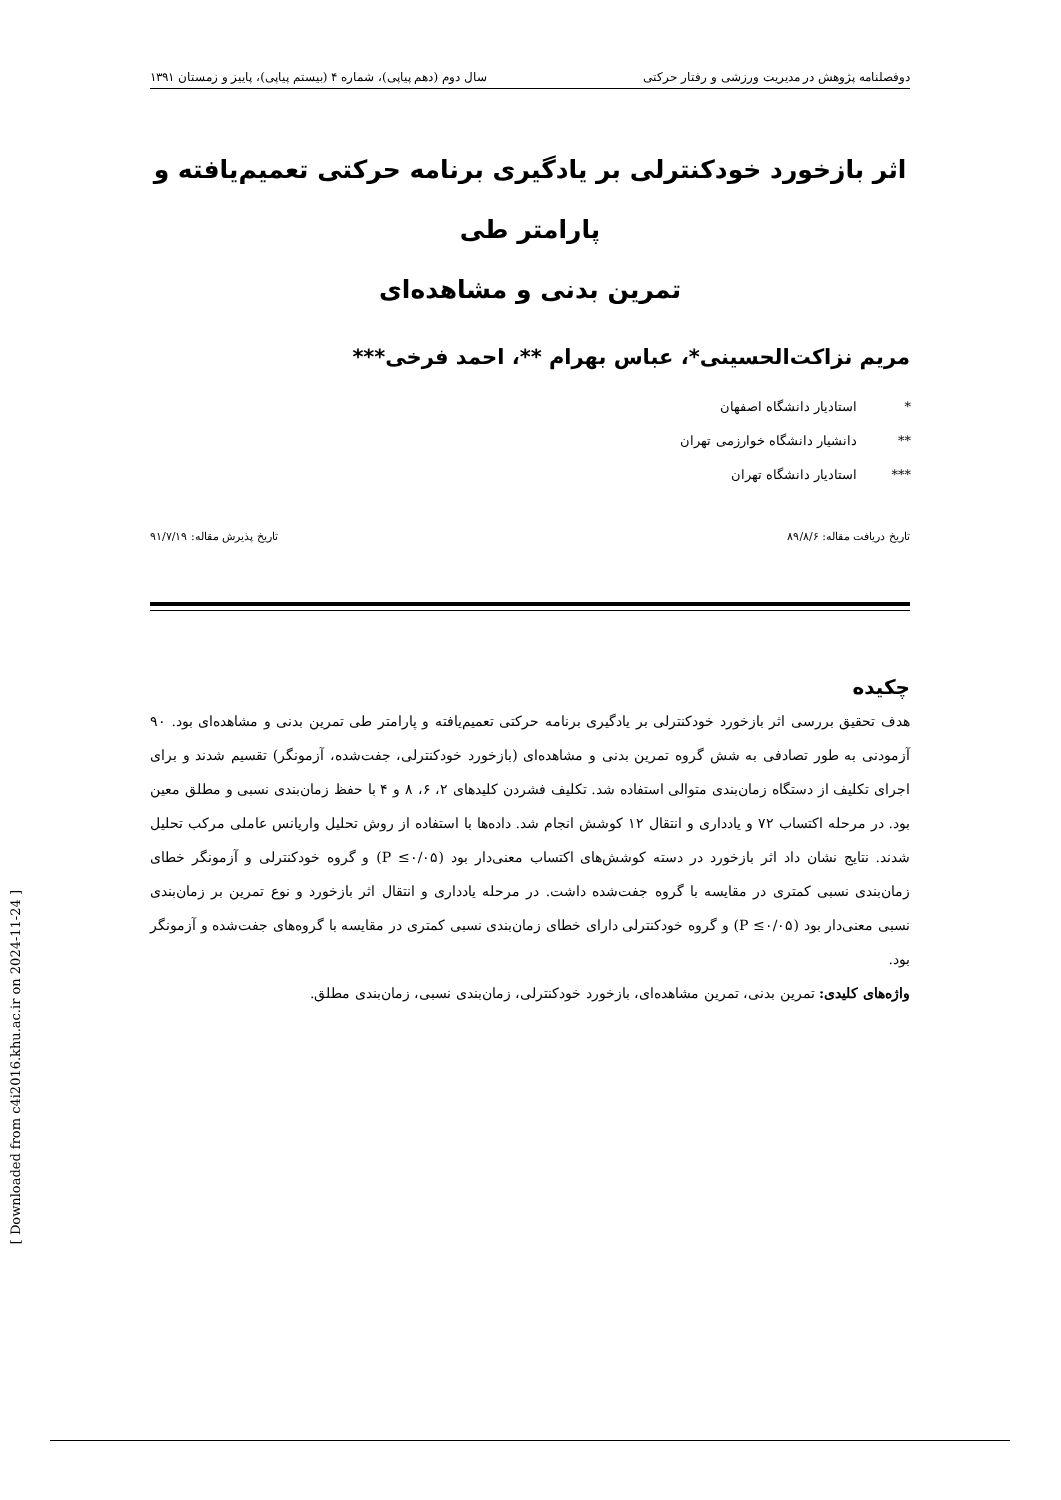دوفصلنامه پژوهش در مدیریت ورزشی و رفتار حرکتی سال دوم (دهم پیاپی)، شماره ۴ (بیستم پیاپی)، پاییز و زمستان ۱۳۹۱
اثر بازخورد خودکنترلی بر یادگیری برنامه حرکتی تعمیم‌یافته و پارامتر طی
تمرین بدنی و مشاهده‌ای
مریم نزاکت‌الحسینی*، عباس بهرام **، احمد فرخی***
* استادیار دانشگاه اصفهان
** دانشیار دانشگاه خوارزمی تهران
*** استادیار دانشگاه تهران
تاریخ دریافت مقاله: ۸۹/۸/۶ تاریخ پذیرش مقاله: ۹۱/۷/۱۹
چکیده
هدف تحقیق بررسی اثر بازخورد خودکنترلی بر یادگیری برنامه حرکتی تعمیم‌یافته و پارامتر طی تمرین بدنی و مشاهده‌ای بود. ۹۰ آزمودنی به طور تصادفی به شش گروه تمرین بدنی و مشاهده‌ای (بازخورد خودکنترلی، جفت‌شده، آزمونگر) تقسیم شدند و برای اجرای تکلیف از دستگاه زمان‌بندی متوالی استفاده شد. تکلیف فشردن کلیدهای ۲، ۶، ۸ و ۴ با حفظ زمان‌بندی نسبی و مطلق معین بود. در مرحله اکتساب ۷۲ و یادداری و انتقال ۱۲ کوشش انجام شد. داده‌ها با استفاده از روش تحلیل واریانس عاملی مرکب تحلیل شدند. نتایج نشان داد اثر بازخورد در دسته کوشش‌های اکتساب معنی‌دار بود (P ≤۰/۰۵) و گروه خودکنترلی و آزمونگر خطای زمان‌بندی نسبی کمتری در مقایسه با گروه جفت‌شده داشت. در مرحله یادداری و انتقال اثر بازخورد و نوع تمرین بر زمان‌بندی نسبی معنی‌دار بود (P ≤۰/۰۵) و گروه خودکنترلی دارای خطای زمان‌بندی نسبی کمتری در مقایسه با گروه‌های جفت‌شده و آزمونگر بود.
واژه‌های کلیدی: تمرین بدنی، تمرین مشاهده‌ای، بازخورد خودکنترلی، زمان‌بندی نسبی، زمان‌بندی مطلق.
[ Downloaded from c4i2016.khu.ac.ir on 2024-11-24 ]